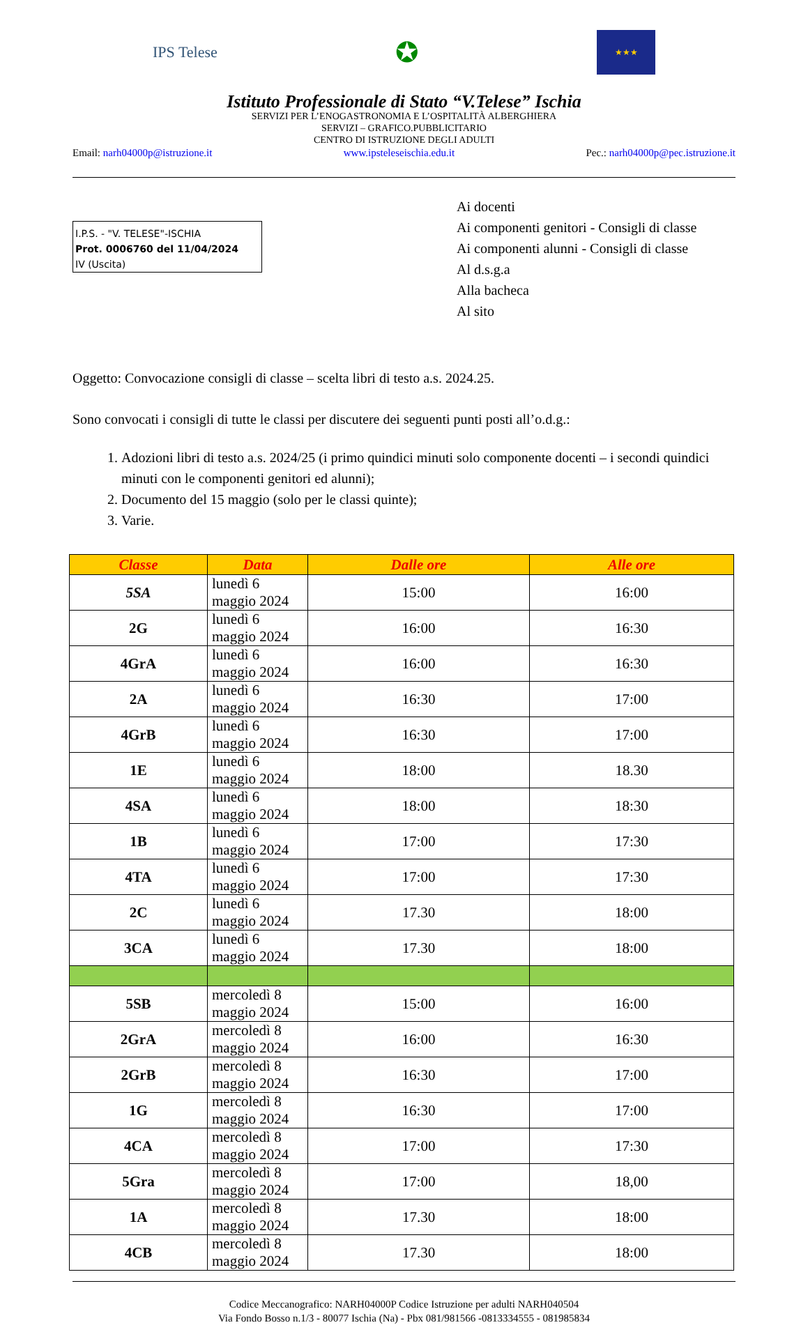IPS Telese
✪
★★★
Istituto Professionale di Stato “V.Telese” Ischia
SERVIZI PER L’ENOGASTRONOMIA E L’OSPITALITÀ ALBERGHIERA
SERVIZI – GRAFICO.PUBBLICITARIO
CENTRO DI ISTRUZIONE DEGLI ADULTI
Email: narh04000p@istruzione.it www.ipsteleseischia.edu.it Pec.: narh04000p@pec.istruzione.it
I.P.S. - "V. TELESE"-ISCHIA
Prot. 0006760 del 11/04/2024
IV (Uscita)
Ai docenti
Ai componenti genitori - Consigli di classe
Ai componenti alunni - Consigli di classe
Al d.s.g.a
Alla bacheca
Al sito
Oggetto: Convocazione consigli di classe – scelta libri di testo a.s. 2024.25.
Sono convocati i consigli di tutte le classi per discutere dei seguenti punti posti all’o.d.g.:
1. Adozioni libri di testo a.s. 2024/25 (i primo quindici minuti solo componente docenti – i secondi quindici minuti con le componenti genitori ed alunni);
2. Documento del 15 maggio (solo per le classi quinte);
3. Varie.
| Classe | Data | Dalle ore | Alle ore |
| --- | --- | --- | --- |
| 5SA | lunedì 6 maggio 2024 | 15:00 | 16:00 |
| 2G | lunedì 6 maggio 2024 | 16:00 | 16:30 |
| 4GrA | lunedì 6 maggio 2024 | 16:00 | 16:30 |
| 2A | lunedì 6 maggio 2024 | 16:30 | 17:00 |
| 4GrB | lunedì 6 maggio 2024 | 16:30 | 17:00 |
| 1E | lunedì 6 maggio 2024 | 18:00 | 18.30 |
| 4SA | lunedì 6 maggio 2024 | 18:00 | 18:30 |
| 1B | lunedì 6 maggio 2024 | 17:00 | 17:30 |
| 4TA | lunedì 6 maggio 2024 | 17:00 | 17:30 |
| 2C | lunedì 6 maggio 2024 | 17.30 | 18:00 |
| 3CA | lunedì 6 maggio 2024 | 17.30 | 18:00 |
| 5SB | mercoledì 8 maggio 2024 | 15:00 | 16:00 |
| 2GrA | mercoledì 8 maggio 2024 | 16:00 | 16:30 |
| 2GrB | mercoledì 8 maggio 2024 | 16:30 | 17:00 |
| 1G | mercoledì 8 maggio 2024 | 16:30 | 17:00 |
| 4CA | mercoledì 8 maggio 2024 | 17:00 | 17:30 |
| 5Gra | mercoledì 8 maggio 2024 | 17:00 | 18,00 |
| 1A | mercoledì 8 maggio 2024 | 17.30 | 18:00 |
| 4CB | mercoledì 8 maggio 2024 | 17.30 | 18:00 |
Codice Meccanografico: NARH04000P Codice Istruzione per adulti NARH040504
Via Fondo Bosso n.1/3 - 80077 Ischia (Na) - Pbx 081/981566 -0813334555 - 081985834